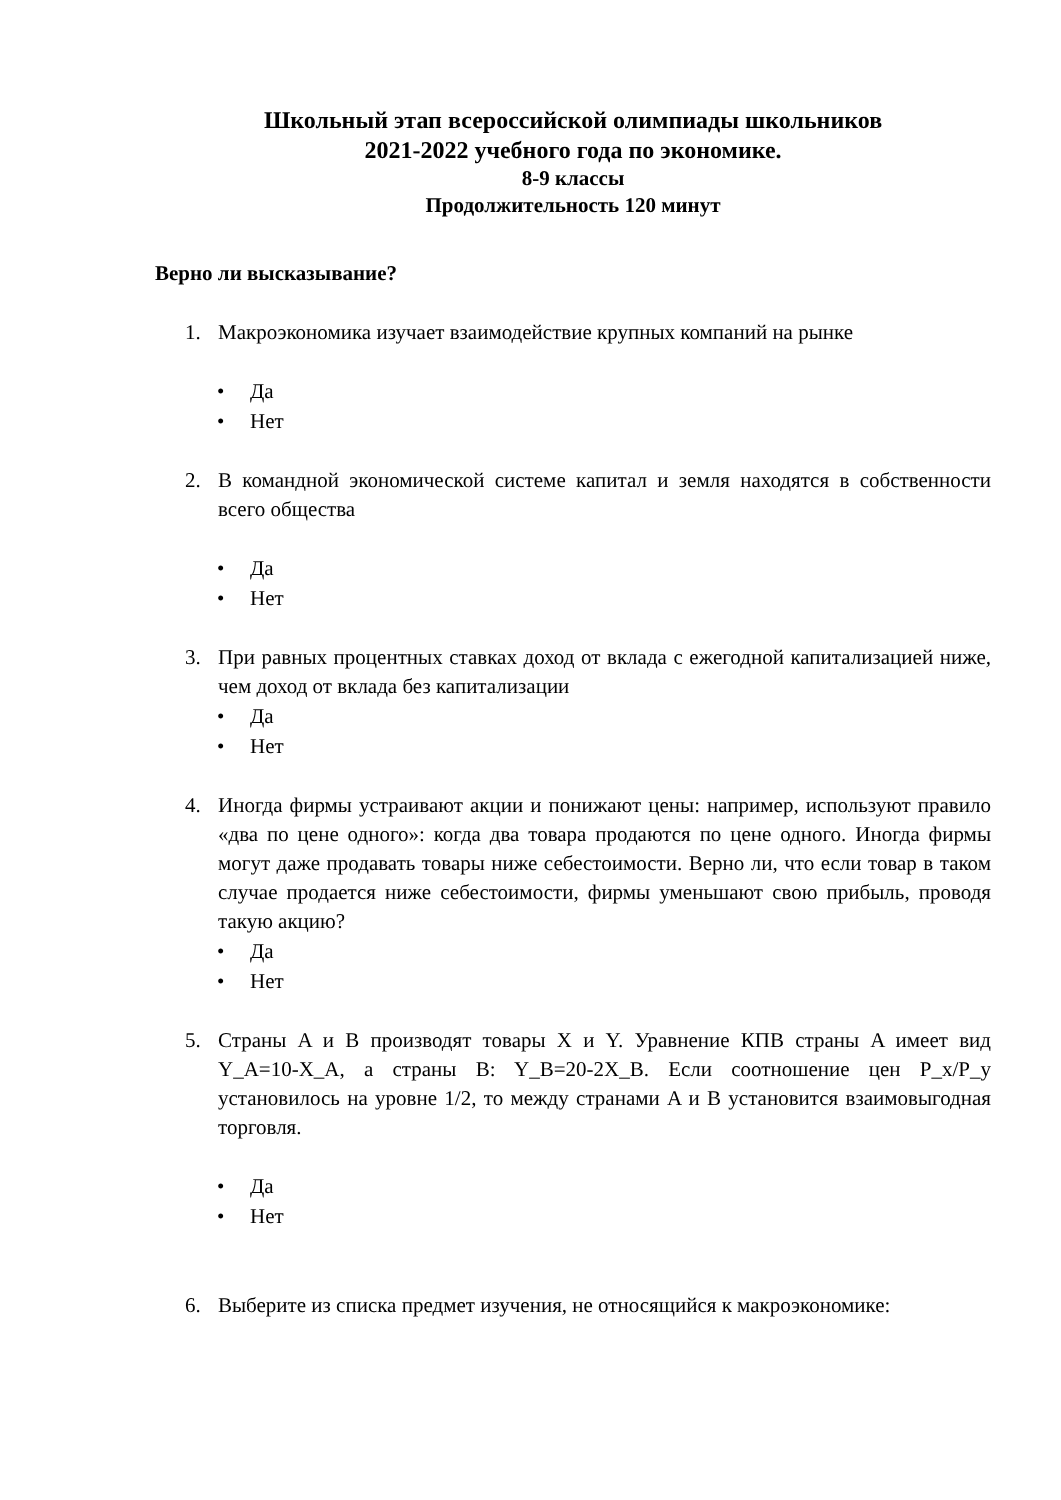Школьный этап всероссийской олимпиады школьников
2021-2022 учебного года по экономике.
8-9 классы
Продолжительность 120 минут
Верно ли высказывание?
1. Макроэкономика изучает взаимодействие крупных компаний на рынке
• Да
• Нет
2. В командной экономической системе капитал и земля находятся в собственности всего общества
• Да
• Нет
3. При равных процентных ставках доход от вклада с ежегодной капитализацией ниже, чем доход от вклада без капитализации
• Да
• Нет
4. Иногда фирмы устраивают акции и понижают цены: например, используют правило «два по цене одного»: когда два товара продаются по цене одного. Иногда фирмы могут даже продавать товары ниже себестоимости. Верно ли, что если товар в таком случае продается ниже себестоимости, фирмы уменьшают свою прибыль, проводя такую акцию?
• Да
• Нет
5. Страны A и B производят товары X и Y. Уравнение КПВ страны A имеет вид Y_A=10-X_A, а страны B: Y_B=20-2X_B. Если соотношение цен P_x/P_y установилось на уровне 1/2, то между странами A и B установится взаимовыгодная торговля.
• Да
• Нет
6. Выберите из списка предмет изучения, не относящийся к макроэкономике: